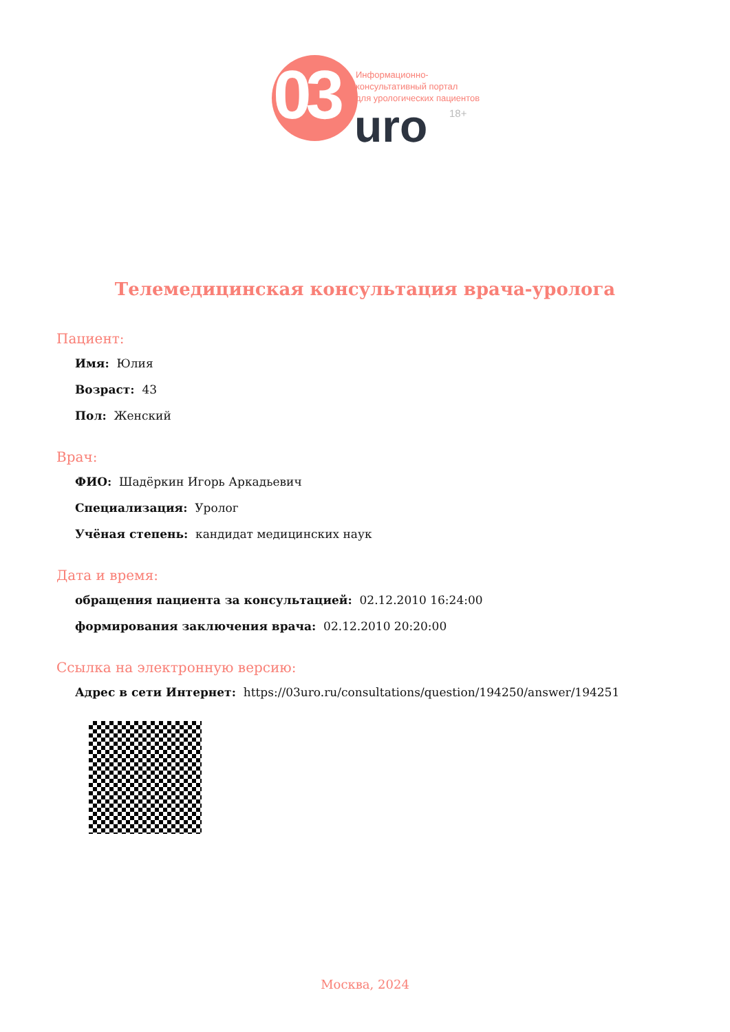03
Информационно-
консультативный портал
для урологических пациентов
uro 18+
Телемедицинская консультация врача-уролога
Пациент:
Имя: Юлия
Возраст: 43
Пол: Женский
Врач:
ФИО: Шадёркин Игорь Аркадьевич
Специализация: Уролог
Учёная степень: кандидат медицинских наук
Дата и время:
обращения пациента за консультацией: 02.12.2010 16:24:00
формирования заключения врача: 02.12.2010 20:20:00
Ссылка на электронную версию:
Адрес в сети Интернет: https://03uro.ru/consultations/question/194250/answer/194251
Москва, 2024